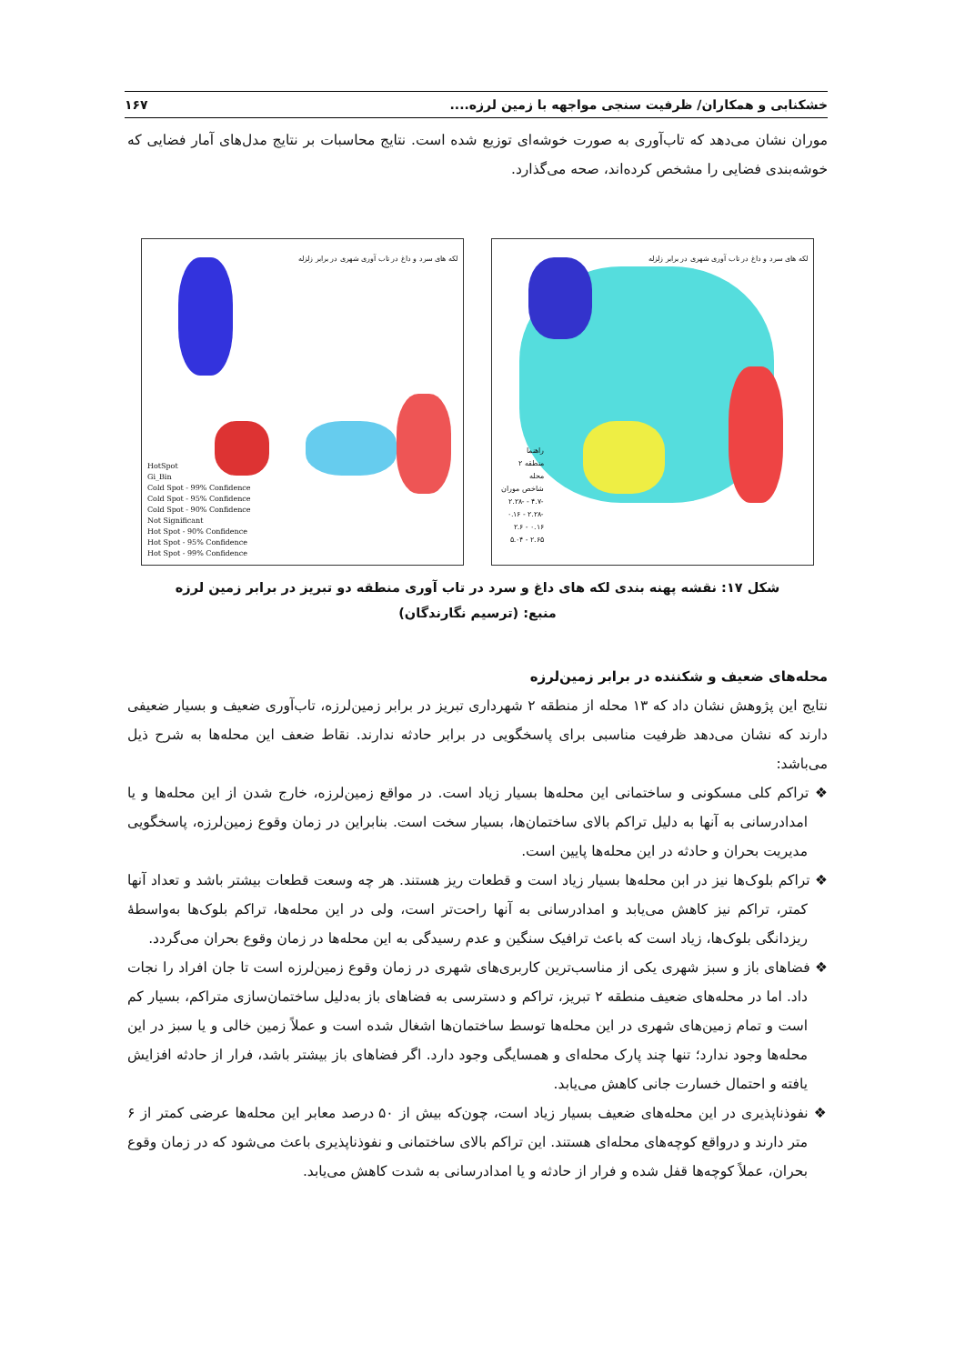خشکنابی و همکاران/ ظرفیت سنجی مواجهه با زمین لرزه.... ۱۶۷
موران نشان می‌دهد که تاب‌آوری به صورت خوشه‌ای توزیع شده است. نتایج محاسبات بر نتایج مدل‌های آمار فضایی که خوشه‌بندی فضایی را مشخص کرده‌اند، صحه می‌گذارد.
لکه های سرد و داغ در تاب آوری شهری در برابر زلزله
HotSpot
Gi_Bin
Cold Spot - 99% Confidence
Cold Spot - 95% Confidence
Cold Spot - 90% Confidence
Not Significant
Hot Spot - 90% Confidence
Hot Spot - 95% Confidence
Hot Spot - 99% Confidence
لکه های سرد و داغ در تاب آوری شهری در برابر زلزله
راهنما
منطقه ۲
محله
شاخص موران
-۴.۷ - -۲.۲۸
-۲.۲۸ - ۰.۱۶
۰.۱۶ - ۲.۶
۲.۶۵ - ۵.۰۴
شکل ۱۷: نقشه پهنه بندی لکه های داغ و سرد در تاب آوری منطقه دو تبریز در برابر زمین لرزه
منبع: (ترسیم نگارندگان)
محله‌های ضعیف و شکننده در برابر زمین‌لرزه
نتایج این پژوهش نشان داد که ۱۳ محله از منطقه ۲ شهرداری تبریز در برابر زمین‌لرزه، تاب‌آوری ضعیف و بسیار ضعیفی دارند که نشان می‌دهد ظرفیت مناسبی برای پاسخگویی در برابر حادثه ندارند. نقاط ضعف این محله‌ها به شرح ذیل می‌باشد:
❖ تراکم کلی مسکونی و ساختمانی این محله‌ها بسیار زیاد است. در مواقع زمین‌لرزه، خارج شدن از این محله‌ها و یا امدادرسانی به آنها به دلیل تراکم بالای ساختمان‌ها، بسیار سخت است. بنابراین در زمان وقوع زمین‌لرزه، پاسخگویی مدیریت بحران و حادثه در این محله‌ها پایین است.
❖ تراکم بلوک‌ها نیز در ابن محله‌ها بسیار زیاد است و قطعات ریز هستند. هر چه وسعت قطعات بیشتر باشد و تعداد آنها کمتر، تراکم نیز کاهش می‌یابد و امدادرسانی به آنها راحت‌تر است، ولی در این محله‌ها، تراکم بلوک‌ها به‌واسطهٔ ریزدانگی بلوک‌ها، زیاد است که باعث ترافیک سنگین و عدم رسیدگی به این محله‌ها در زمان وقوع بحران می‌گردد.
❖ فضاهای باز و سبز شهری یکی از مناسب‌ترین کاربری‌های شهری در زمان وقوع زمین‌لرزه است تا جان افراد را نجات داد. اما در محله‌های ضعیف منطقه ۲ تبریز، تراکم و دسترسی به فضاهای باز به‌دلیل ساختمان‌سازی متراکم، بسیار کم است و تمام زمین‌های شهری در این محله‌ها توسط ساختمان‌ها اشغال شده است و عملاً زمین خالی و یا سبز در این محله‌ها وجود ندارد؛ تنها چند پارک محله‌ای و همسایگی وجود دارد. اگر فضاهای باز بیشتر باشد، فرار از حادثه افزایش یافته و احتمال خسارت جانی کاهش می‌یابد.
❖ نفوذناپذیری در این محله‌های ضعیف بسیار زیاد است، چون‌که بیش از ۵۰ درصد معابر این محله‌ها عرضی کمتر از ۶ متر دارند و درواقع کوچه‌های محله‌ای هستند. این تراکم بالای ساختمانی و نفوذناپذیری باعث می‌شود که در زمان وقوع بحران، عملاً کوچه‌ها قفل شده و فرار از حادثه و یا امدادرسانی به شدت کاهش می‌یابد.